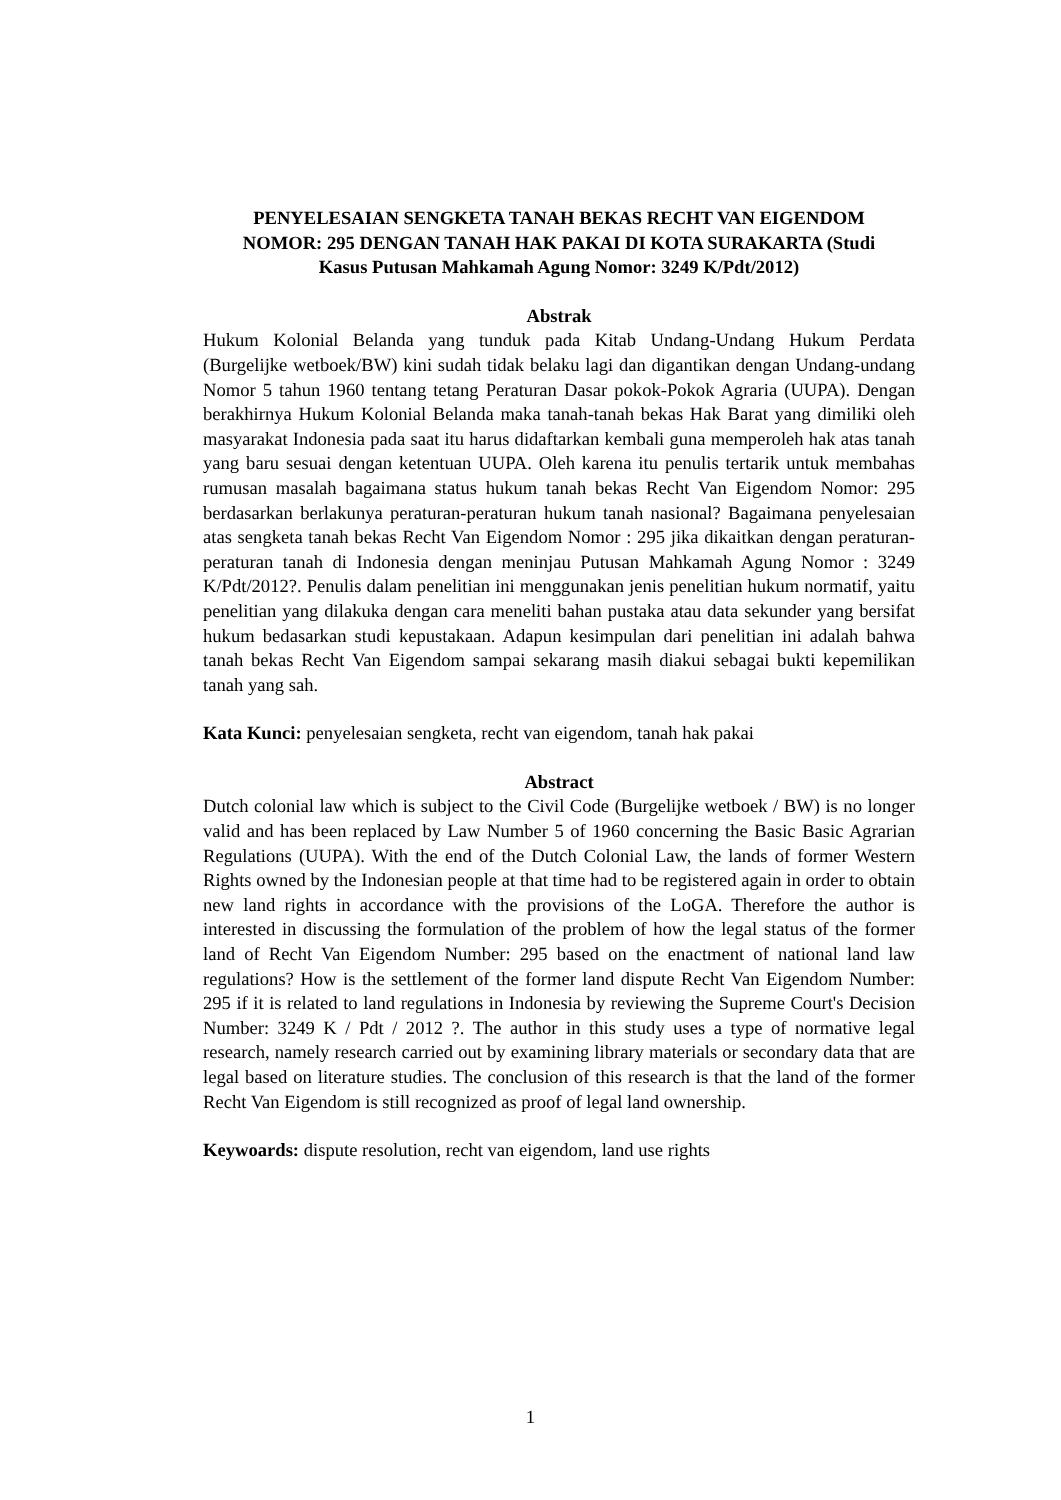PENYELESAIAN SENGKETA TANAH BEKAS RECHT VAN EIGENDOM NOMOR: 295 DENGAN TANAH HAK PAKAI DI KOTA SURAKARTA (Studi Kasus Putusan Mahkamah Agung Nomor: 3249 K/Pdt/2012)
Abstrak
Hukum Kolonial Belanda yang tunduk pada Kitab Undang-Undang Hukum Perdata (Burgelijke wetboek/BW) kini sudah tidak belaku lagi dan digantikan dengan Undang-undang Nomor 5 tahun 1960 tentang tetang Peraturan Dasar pokok-Pokok Agraria (UUPA). Dengan berakhirnya Hukum Kolonial Belanda maka tanah-tanah bekas Hak Barat yang dimiliki oleh masyarakat Indonesia pada saat itu harus didaftarkan kembali guna memperoleh hak atas tanah yang baru sesuai dengan ketentuan UUPA. Oleh karena itu penulis tertarik untuk membahas rumusan masalah bagaimana status hukum tanah bekas Recht Van Eigendom Nomor: 295 berdasarkan berlakunya peraturan-peraturan hukum tanah nasional? Bagaimana penyelesaian atas sengketa tanah bekas Recht Van Eigendom Nomor : 295 jika dikaitkan dengan peraturan-peraturan tanah di Indonesia dengan meninjau Putusan Mahkamah Agung Nomor : 3249 K/Pdt/2012?. Penulis dalam penelitian ini menggunakan jenis penelitian hukum normatif, yaitu penelitian yang dilakuka dengan cara meneliti bahan pustaka atau data sekunder yang bersifat hukum bedasarkan studi kepustakaan. Adapun kesimpulan dari penelitian ini adalah bahwa tanah bekas Recht Van Eigendom sampai sekarang masih diakui sebagai bukti kepemilikan tanah yang sah.
Kata Kunci: penyelesaian sengketa, recht van eigendom, tanah hak pakai
Abstract
Dutch colonial law which is subject to the Civil Code (Burgelijke wetboek / BW) is no longer valid and has been replaced by Law Number 5 of 1960 concerning the Basic Basic Agrarian Regulations (UUPA). With the end of the Dutch Colonial Law, the lands of former Western Rights owned by the Indonesian people at that time had to be registered again in order to obtain new land rights in accordance with the provisions of the LoGA. Therefore the author is interested in discussing the formulation of the problem of how the legal status of the former land of Recht Van Eigendom Number: 295 based on the enactment of national land law regulations? How is the settlement of the former land dispute Recht Van Eigendom Number: 295 if it is related to land regulations in Indonesia by reviewing the Supreme Court's Decision Number: 3249 K / Pdt / 2012 ?. The author in this study uses a type of normative legal research, namely research carried out by examining library materials or secondary data that are legal based on literature studies. The conclusion of this research is that the land of the former Recht Van Eigendom is still recognized as proof of legal land ownership.
Keywoards: dispute resolution, recht van eigendom, land use rights
1